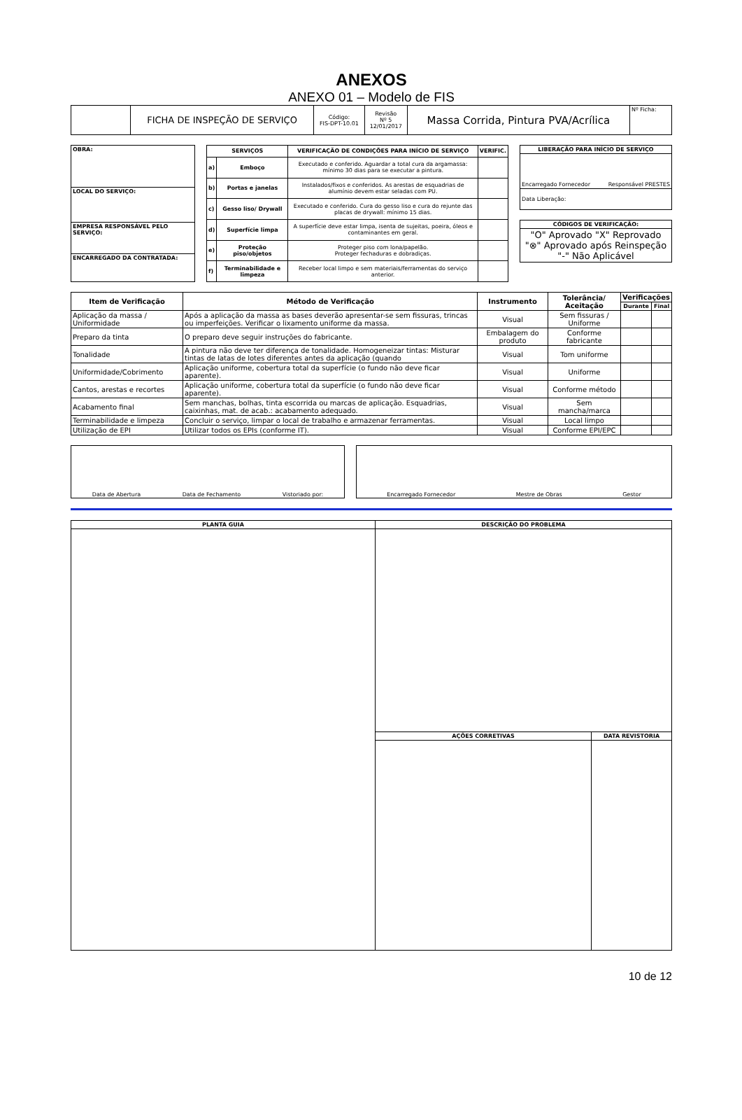ANEXOS
ANEXO 01 – Modelo de FIS
| | FICHA DE INSPEÇÃO DE SERVIÇO | Código: FIS-DPT-10.01 | Revisão Nº 5 12/01/2017 | Massa Corrida, Pintura PVA/Acrílica | Nº Ficha: |
| OBRA: |
| LOCAL DO SERVIÇO: |
| EMPRESA RESPONSÁVEL PELO SERVIÇO: |
| ENCARREGADO DA CONTRATADA: |
| SERVIÇOS | | VERIFICAÇÃO DE CONDIÇÕES PARA INÍCIO DE SERVIÇO | VERIFIC. |
| --- | --- | --- | --- |
| a) | Emboço | Executado e conferido. Aguardar a total cura da argamassa: mínimo 30 dias para se executar a pintura. | |
| b) | Portas e janelas | Instalados/fixos e conferidos. As arestas de esquadrias de alumínio devem estar seladas com PU. | |
| c) | Gesso liso/ Drywall | Executado e conferido. Cura do gesso liso e cura do rejunte das placas de drywall: mínimo 15 dias. | |
| d) | Superfície limpa | A superfície deve estar limpa, isenta de sujeitas, poeira, óleos e contaminantes em geral. | |
| e) | Proteção piso/objetos | Proteger piso com lona/papelão. Proteger fechaduras e dobradiças. | |
| f) | Terminabilidade e limpeza | Receber local limpo e sem materiais/ferramentas do serviço anterior. | |
| LIBERAÇÃO PARA INÍCIO DE SERVIÇO | |
| --- | --- |
| Encarregado Fornecedor | Responsável PRESTES |
| Data Liberação: | |
| CÓDIGOS DE VERIFICAÇÃO: |
| --- |
| "O" Aprovado "X" Reprovado "⊗" Aprovado após Reinspeção "-" Não Aplicável |
| Item de Verificação | Método de Verificação | Instrumento | Tolerância/ Aceitação | Verificações | |
| --- | --- | --- | --- | --- | --- |
| | | | | Durante | Final |
| Aplicação da massa / Uniformidade | Após a aplicação da massa as bases deverão apresentar-se sem fissuras, trincas ou imperfeições. Verificar o lixamento uniforme da massa. | Visual | Sem fissuras / Uniforme | | |
| Preparo da tinta | O preparo deve seguir instruções do fabricante. | Embalagem do produto | Conforme fabricante | | |
| Tonalidade | A pintura não deve ter diferença de tonalidade. Homogeneizar tintas: Misturar tintas de latas de lotes diferentes antes da aplicação (quando | Visual | Tom uniforme | | |
| Uniformidade/Cobrimento | Aplicação uniforme, cobertura total da superfície (o fundo não deve ficar aparente). | Visual | Uniforme | | |
| Cantos, arestas e recortes | Aplicação uniforme, cobertura total da superfície (o fundo não deve ficar aparente). | Visual | Conforme método | | |
| Acabamento final | Sem manchas, bolhas, tinta escorrida ou marcas de aplicação. Esquadrias, caixinhas, mat. de acab.: acabamento adequado. | Visual | Sem mancha/marca | | |
| Terminabilidade e limpeza | Concluir o serviço, limpar o local de trabalho e armazenar ferramentas. | Visual | Local limpo | | |
| Utilização de EPI | Utilizar todos os EPIs (conforme IT). | Visual | Conforme EPI/EPC | | |
Data de Abertura Data de Fechamento Vistoriado por:
Encarregado Fornecedor Mestre de Obras Gestor
| PLANTA GUIA | DESCRIÇÃO DO PROBLEMA | |
| --- | --- | --- |
| | AÇÕES CORRETIVAS | DATA REVISTORIA |
10 de 12